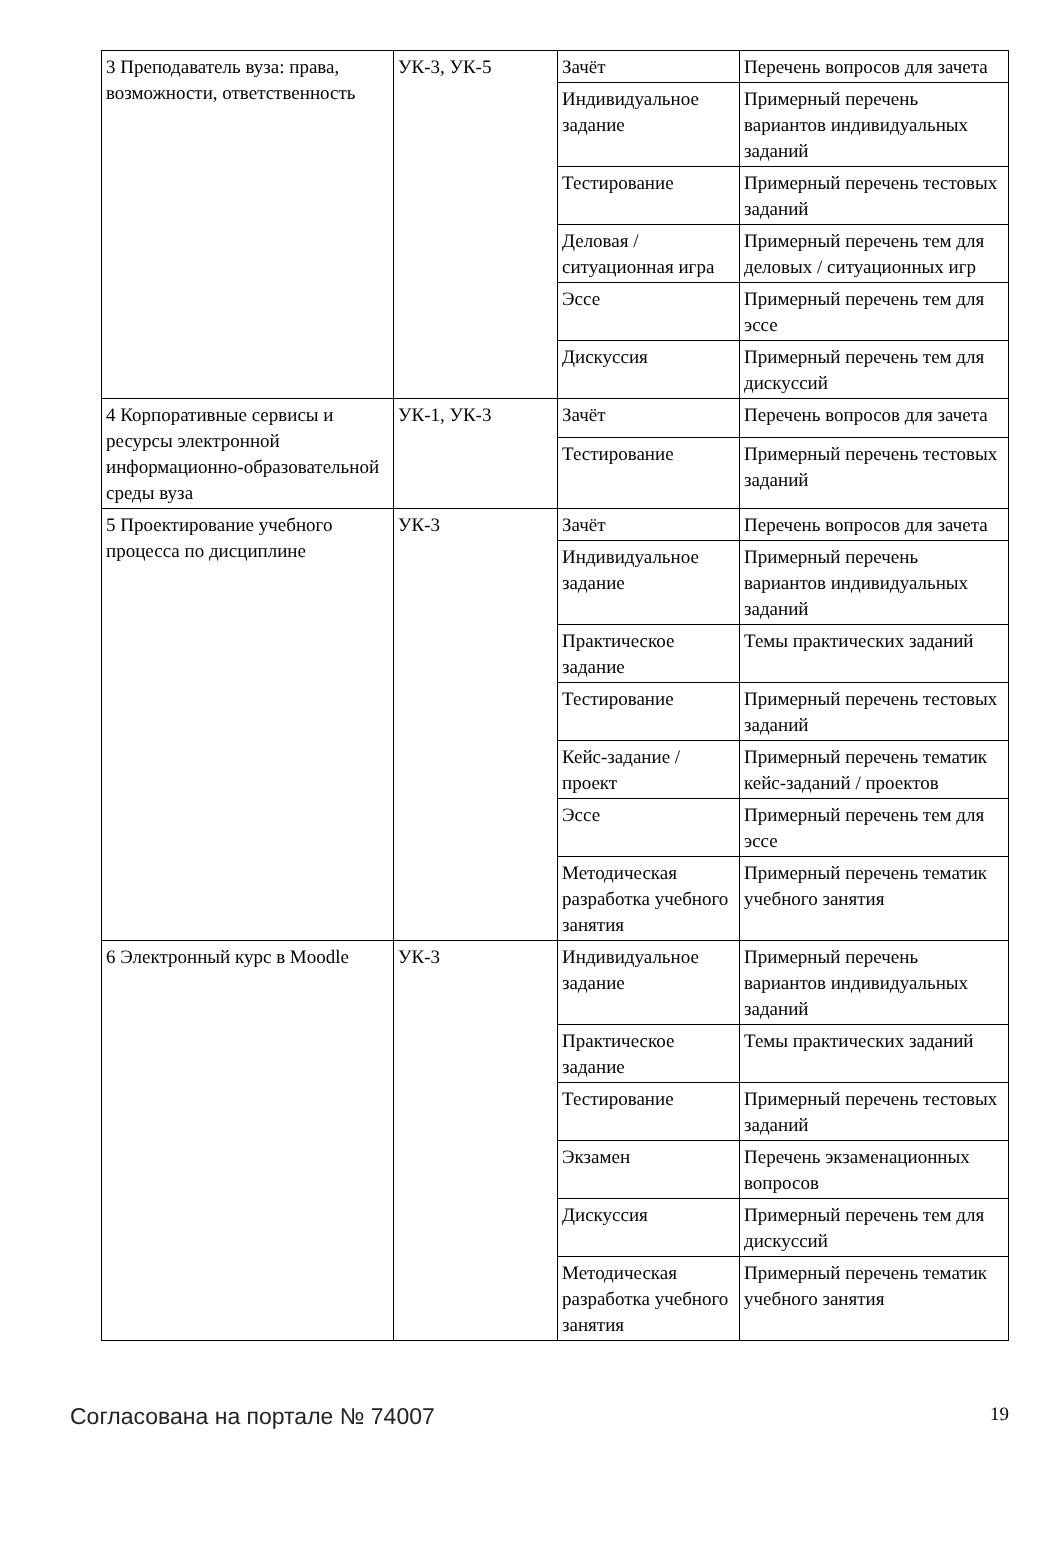| 3 Преподаватель вуза: права, возможности, ответственность | УК-3, УК-5 | Зачёт | Перечень вопросов для зачета |
| | | Индивидуальное задание | Примерный перечень вариантов индивидуальных заданий |
| | | Тестирование | Примерный перечень тестовых заданий |
| | | Деловая / ситуационная игра | Примерный перечень тем для деловых / ситуационных игр |
| | | Эссе | Примерный перечень тем для эссе |
| | | Дискуссия | Примерный перечень тем для дискуссий |
| 4 Корпоративные сервисы и ресурсы электронной информационно-образовательной среды вуза | УК-1, УК-3 | Зачёт | Перечень вопросов для зачета |
| | | Тестирование | Примерный перечень тестовых заданий |
| 5 Проектирование учебного процесса по дисциплине | УК-3 | Зачёт | Перечень вопросов для зачета |
| | | Индивидуальное задание | Примерный перечень вариантов индивидуальных заданий |
| | | Практическое задание | Темы практических заданий |
| | | Тестирование | Примерный перечень тестовых заданий |
| | | Кейс-задание / проект | Примерный перечень тематик кейс-заданий / проектов |
| | | Эссе | Примерный перечень тем для эссе |
| | | Методическая разработка учебного занятия | Примерный перечень тематик учебного занятия |
| 6 Электронный курс в Moodle | УК-3 | Индивидуальное задание | Примерный перечень вариантов индивидуальных заданий |
| | | Практическое задание | Темы практических заданий |
| | | Тестирование | Примерный перечень тестовых заданий |
| | | Экзамен | Перечень экзаменационных вопросов |
| | | Дискуссия | Примерный перечень тем для дискуссий |
| | | Методическая разработка учебного занятия | Примерный перечень тематик учебного занятия |
Согласована на портале № 74007 19